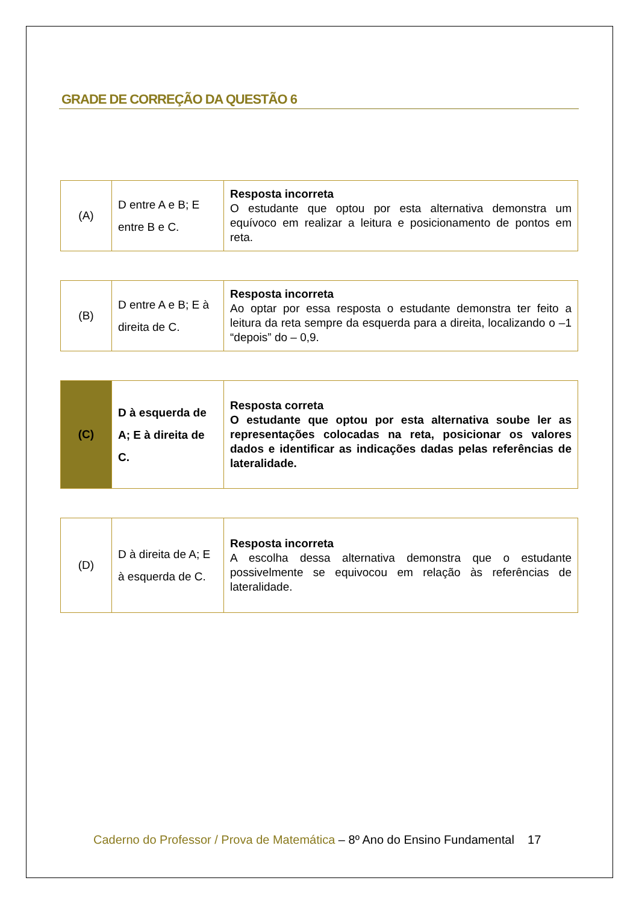GRADE DE CORREÇÃO DA QUESTÃO 6
| (A) | D entre A e B; E entre B e C. | Resposta incorreta O estudante que optou por esta alternativa demonstra um equívoco em realizar a leitura e posicionamento de pontos em reta. |
| (B) | D entre A e B; E à direita de C. | Resposta incorreta Ao optar por essa resposta o estudante demonstra ter feito a leitura da reta sempre da esquerda para a direita, localizando o –1 “depois” do – 0,9. |
| (C) | D à esquerda de A; E à direita de C. | Resposta correta O estudante que optou por esta alternativa soube ler as representações colocadas na reta, posicionar os valores dados e identificar as indicações dadas pelas referências de lateralidade. |
| (D) | D à direita de A; E à esquerda de C. | Resposta incorreta A escolha dessa alternativa demonstra que o estudante possivelmente se equivocou em relação às referências de lateralidade. |
Caderno do Professor / Prova de Matemática – 8º Ano do Ensino Fundamental 17